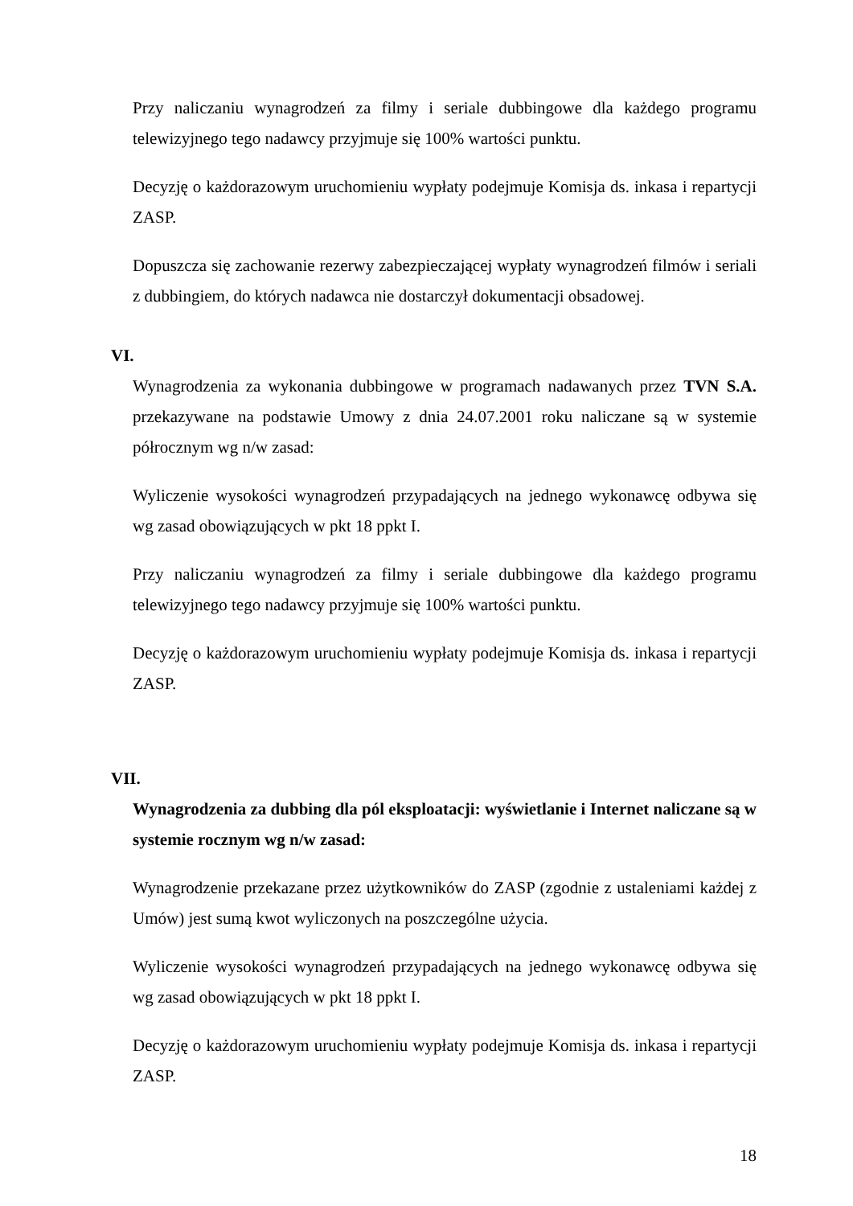Przy naliczaniu wynagrodzeń za filmy i seriale dubbingowe dla każdego programu telewizyjnego tego nadawcy przyjmuje się 100% wartości punktu.
Decyzję o każdorazowym uruchomieniu wypłaty podejmuje Komisja ds. inkasa i repartycji ZASP.
Dopuszcza się zachowanie rezerwy zabezpieczającej wypłaty wynagrodzeń filmów i seriali z dubbingiem, do których nadawca nie dostarczył dokumentacji obsadowej.
VI.
Wynagrodzenia za wykonania dubbingowe w programach nadawanych przez TVN S.A. przekazywane na podstawie Umowy z dnia 24.07.2001 roku naliczane są w systemie półrocznym wg n/w zasad:
Wyliczenie wysokości wynagrodzeń przypadających na jednego wykonawcę odbywa się wg zasad obowiązujących w pkt 18 ppkt I.
Przy naliczaniu wynagrodzeń za filmy i seriale dubbingowe dla każdego programu telewizyjnego tego nadawcy przyjmuje się 100% wartości punktu.
Decyzję o każdorazowym uruchomieniu wypłaty podejmuje Komisja ds. inkasa i repartycji ZASP.
VII.
Wynagrodzenia za dubbing dla pól eksploatacji: wyświetlanie i Internet naliczane są w systemie rocznym wg n/w zasad:
Wynagrodzenie przekazane przez użytkowników do ZASP (zgodnie z ustaleniami każdej z Umów) jest sumą kwot wyliczonych na poszczególne użycia.
Wyliczenie wysokości wynagrodzeń przypadających na jednego wykonawcę odbywa się wg zasad obowiązujących w pkt 18 ppkt I.
Decyzję o każdorazowym uruchomieniu wypłaty podejmuje Komisja ds. inkasa i repartycji ZASP.
18